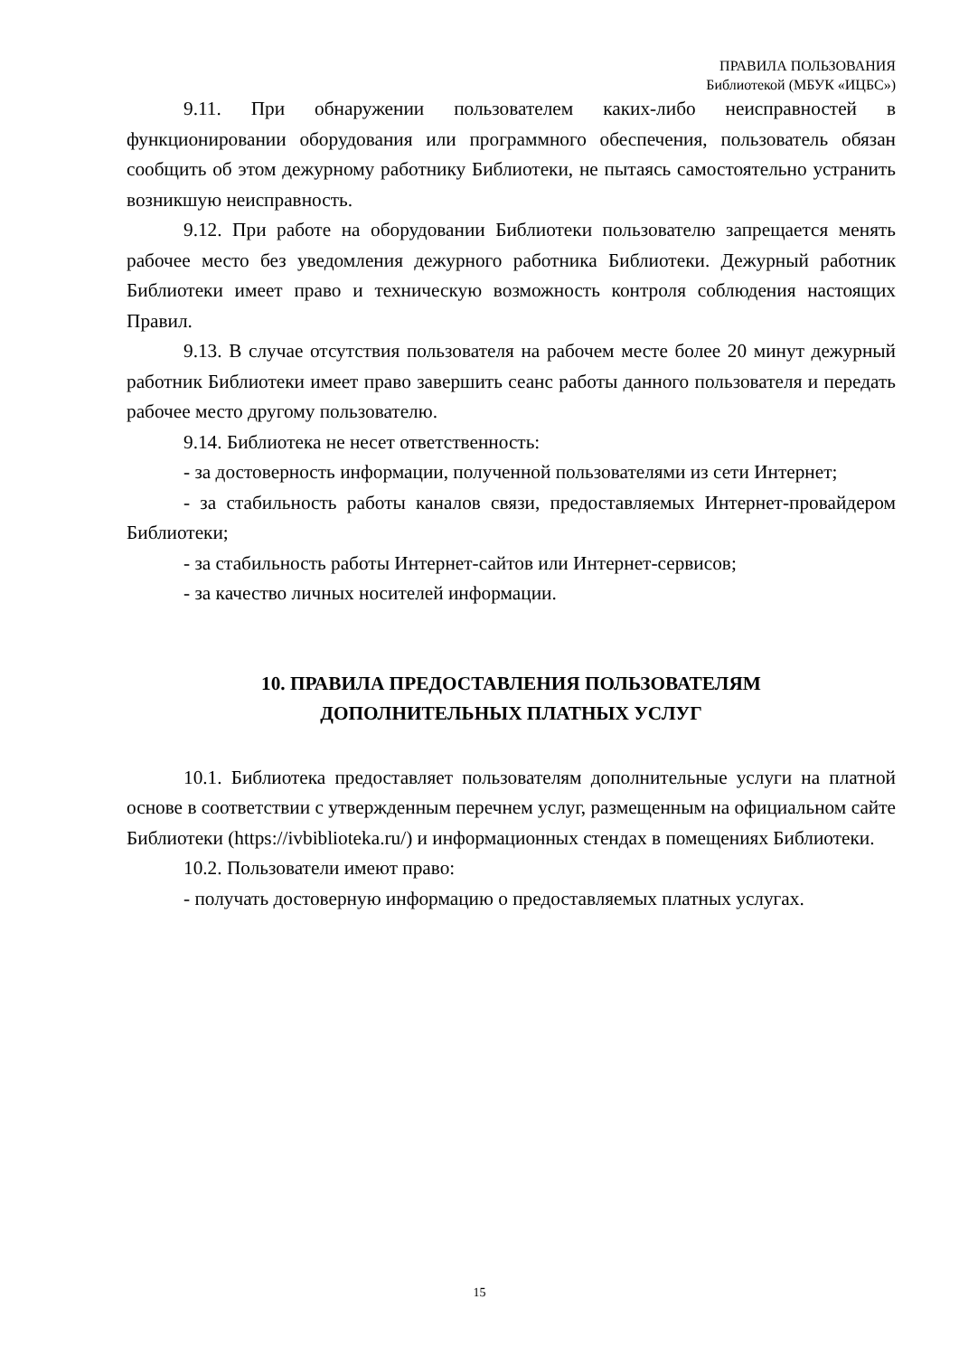ПРАВИЛА ПОЛЬЗОВАНИЯ
Библиотекой (МБУК «ИЦБС»)
9.11. При обнаружении пользователем каких-либо неисправностей в функционировании оборудования или программного обеспечения, пользователь обязан сообщить об этом дежурному работнику Библиотеки, не пытаясь самостоятельно устранить возникшую неисправность.
9.12. При работе на оборудовании Библиотеки пользователю запрещается менять рабочее место без уведомления дежурного работника Библиотеки. Дежурный работник Библиотеки имеет право и техническую возможность контроля соблюдения настоящих Правил.
9.13. В случае отсутствия пользователя на рабочем месте более 20 минут дежурный работник Библиотеки имеет право завершить сеанс работы данного пользователя и передать рабочее место другому пользователю.
9.14. Библиотека не несет ответственность:
- за достоверность информации, полученной пользователями из сети Интернет;
- за стабильность работы каналов связи, предоставляемых Интернет-провайдером Библиотеки;
- за стабильность работы Интернет-сайтов или Интернет-сервисов;
- за качество личных носителей информации.
10. ПРАВИЛА ПРЕДОСТАВЛЕНИЯ ПОЛЬЗОВАТЕЛЯМ
ДОПОЛНИТЕЛЬНЫХ ПЛАТНЫХ УСЛУГ
10.1. Библиотека предоставляет пользователям дополнительные услуги на платной основе в соответствии с утвержденным перечнем услуг, размещенным на официальном сайте Библиотеки (https://ivbiblioteka.ru/) и информационных стендах в помещениях Библиотеки.
10.2. Пользователи имеют право:
- получать достоверную информацию о предоставляемых платных услугах.
15